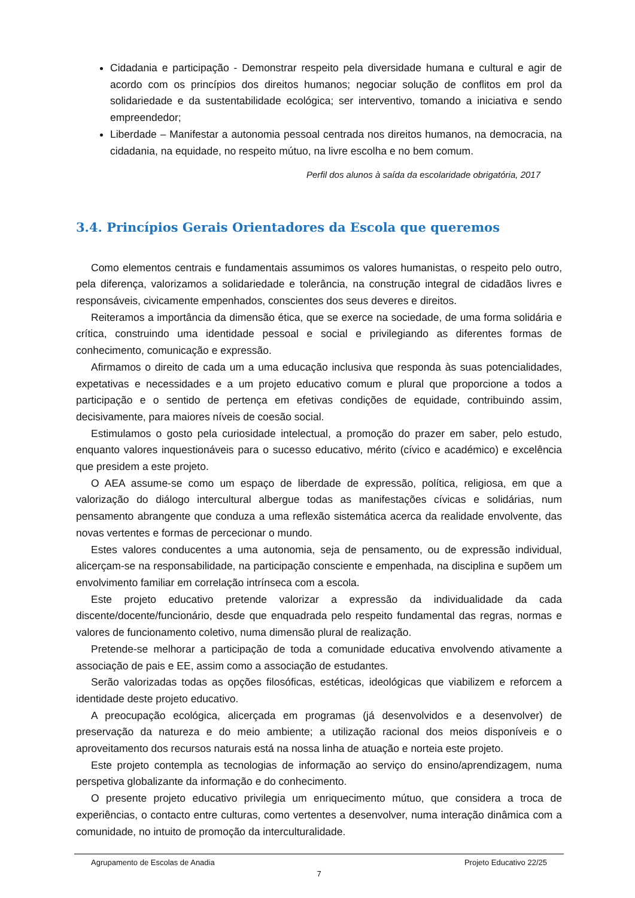Cidadania e participação - Demonstrar respeito pela diversidade humana e cultural e agir de acordo com os princípios dos direitos humanos; negociar solução de conflitos em prol da solidariedade e da sustentabilidade ecológica; ser interventivo, tomando a iniciativa e sendo empreendedor;
Liberdade – Manifestar a autonomia pessoal centrada nos direitos humanos, na democracia, na cidadania, na equidade, no respeito mútuo, na livre escolha e no bem comum.
Perfil dos alunos à saída da escolaridade obrigatória, 2017
3.4. Princípios Gerais Orientadores da Escola que queremos
Como elementos centrais e fundamentais assumimos os valores humanistas, o respeito pelo outro, pela diferença, valorizamos a solidariedade e tolerância, na construção integral de cidadãos livres e responsáveis, civicamente empenhados, conscientes dos seus deveres e direitos.
Reiteramos a importância da dimensão ética, que se exerce na sociedade, de uma forma solidária e crítica, construindo uma identidade pessoal e social e privilegiando as diferentes formas de conhecimento, comunicação e expressão.
Afirmamos o direito de cada um a uma educação inclusiva que responda às suas potencialidades, expetativas e necessidades e a um projeto educativo comum e plural que proporcione a todos a participação e o sentido de pertença em efetivas condições de equidade, contribuindo assim, decisivamente, para maiores níveis de coesão social.
Estimulamos o gosto pela curiosidade intelectual, a promoção do prazer em saber, pelo estudo, enquanto valores inquestionáveis para o sucesso educativo, mérito (cívico e académico) e excelência que presidem a este projeto.
O AEA assume-se como um espaço de liberdade de expressão, política, religiosa, em que a valorização do diálogo intercultural albergue todas as manifestações cívicas e solidárias, num pensamento abrangente que conduza a uma reflexão sistemática acerca da realidade envolvente, das novas vertentes e formas de percecionar o mundo.
Estes valores conducentes a uma autonomia, seja de pensamento, ou de expressão individual, alicerçam-se na responsabilidade, na participação consciente e empenhada, na disciplina e supõem um envolvimento familiar em correlação intrínseca com a escola.
Este projeto educativo pretende valorizar a expressão da individualidade da cada discente/docente/funcionário, desde que enquadrada pelo respeito fundamental das regras, normas e valores de funcionamento coletivo, numa dimensão plural de realização.
Pretende-se melhorar a participação de toda a comunidade educativa envolvendo ativamente a associação de pais e EE, assim como a associação de estudantes.
Serão valorizadas todas as opções filosóficas, estéticas, ideológicas que viabilizem e reforcem a identidade deste projeto educativo.
A preocupação ecológica, alicerçada em programas (já desenvolvidos e a desenvolver) de preservação da natureza e do meio ambiente; a utilização racional dos meios disponíveis e o aproveitamento dos recursos naturais está na nossa linha de atuação e norteia este projeto.
Este projeto contempla as tecnologias de informação ao serviço do ensino/aprendizagem, numa perspetiva globalizante da informação e do conhecimento.
O presente projeto educativo privilegia um enriquecimento mútuo, que considera a troca de experiências, o contacto entre culturas, como vertentes a desenvolver, numa interação dinâmica com a comunidade, no intuito de promoção da interculturalidade.
Agrupamento de Escolas de Anadia Projeto Educativo 22/25
7